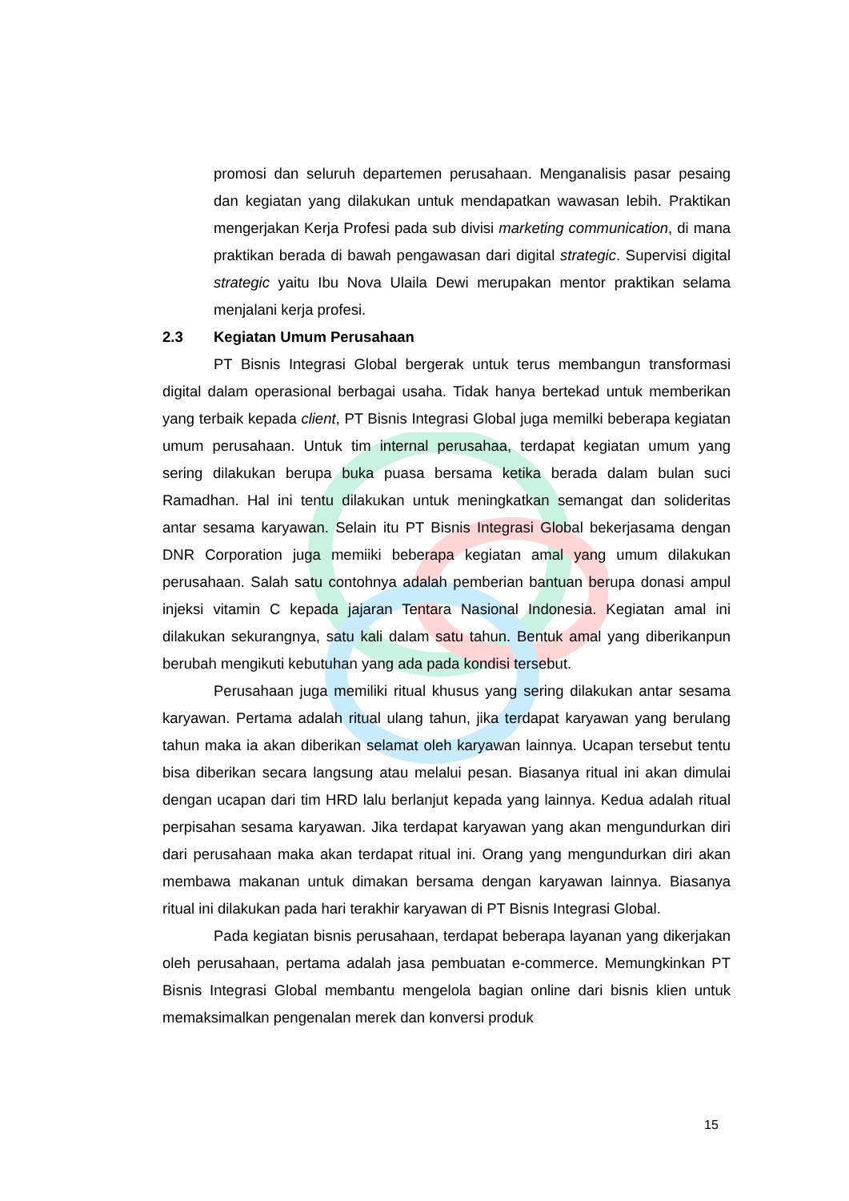promosi dan seluruh departemen perusahaan. Menganalisis pasar pesaing dan kegiatan yang dilakukan untuk mendapatkan wawasan lebih. Praktikan mengerjakan Kerja Profesi pada sub divisi marketing communication, di mana praktikan berada di bawah pengawasan dari digital strategic. Supervisi digital strategic yaitu Ibu Nova Ulaila Dewi merupakan mentor praktikan selama menjalani kerja profesi.
2.3 Kegiatan Umum Perusahaan
PT Bisnis Integrasi Global bergerak untuk terus membangun transformasi digital dalam operasional berbagai usaha. Tidak hanya bertekad untuk memberikan yang terbaik kepada client, PT Bisnis Integrasi Global juga memilki beberapa kegiatan umum perusahaan. Untuk tim internal perusahaa, terdapat kegiatan umum yang sering dilakukan berupa buka puasa bersama ketika berada dalam bulan suci Ramadhan. Hal ini tentu dilakukan untuk meningkatkan semangat dan solideritas antar sesama karyawan. Selain itu PT Bisnis Integrasi Global bekerjasama dengan DNR Corporation juga memiiki beberapa kegiatan amal yang umum dilakukan perusahaan. Salah satu contohnya adalah pemberian bantuan berupa donasi ampul injeksi vitamin C kepada jajaran Tentara Nasional Indonesia. Kegiatan amal ini dilakukan sekurangnya, satu kali dalam satu tahun. Bentuk amal yang diberikanpun berubah mengikuti kebutuhan yang ada pada kondisi tersebut.
Perusahaan juga memiliki ritual khusus yang sering dilakukan antar sesama karyawan. Pertama adalah ritual ulang tahun, jika terdapat karyawan yang berulang tahun maka ia akan diberikan selamat oleh karyawan lainnya. Ucapan tersebut tentu bisa diberikan secara langsung atau melalui pesan. Biasanya ritual ini akan dimulai dengan ucapan dari tim HRD lalu berlanjut kepada yang lainnya. Kedua adalah ritual perpisahan sesama karyawan. Jika terdapat karyawan yang akan mengundurkan diri dari perusahaan maka akan terdapat ritual ini. Orang yang mengundurkan diri akan membawa makanan untuk dimakan bersama dengan karyawan lainnya. Biasanya ritual ini dilakukan pada hari terakhir karyawan di PT Bisnis Integrasi Global.
Pada kegiatan bisnis perusahaan, terdapat beberapa layanan yang dikerjakan oleh perusahaan, pertama adalah jasa pembuatan e-commerce. Memungkinkan PT Bisnis Integrasi Global membantu mengelola bagian online dari bisnis klien untuk memaksimalkan pengenalan merek dan konversi produk
15